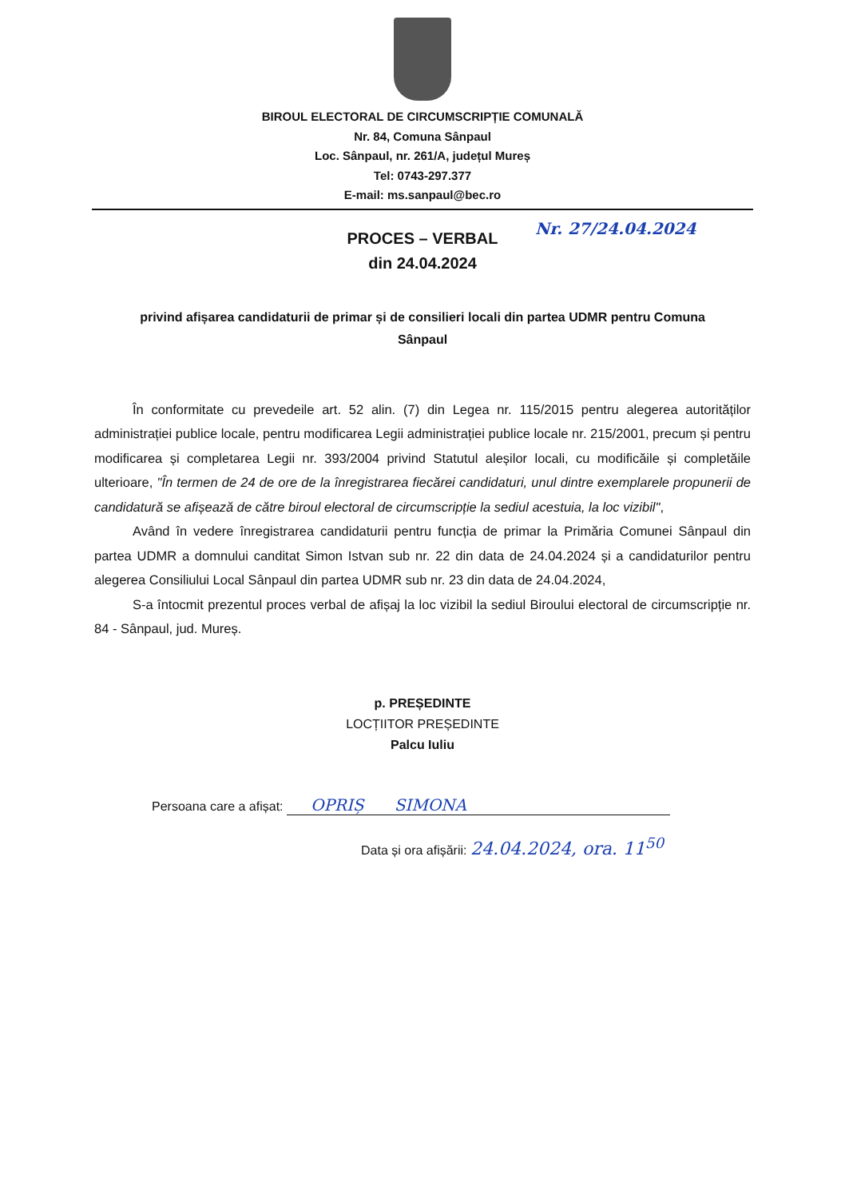BIROUL ELECTORAL DE CIRCUMSCRIPȚIE COMUNALĂ
Nr. 84, Comuna Sânpaul
Loc. Sânpaul, nr. 261/A, județul Mureș
Tel: 0743-297.377
E-mail: ms.sanpaul@bec.ro
Nr. 27/24.04.2024
PROCES – VERBAL
din 24.04.2024
privind afișarea candidaturii de primar și de consilieri locali din partea UDMR pentru Comuna Sânpaul
În conformitate cu prevedeile art. 52 alin. (7) din Legea nr. 115/2015 pentru alegerea autorităților administrației publice locale, pentru modificarea Legii administrației publice locale nr. 215/2001, precum și pentru modificarea și completarea Legii nr. 393/2004 privind Statutul aleșilor locali, cu modificăile și completăile ulterioare, "În termen de 24 de ore de la înregistrarea fiecărei candidaturi, unul dintre exemplarele propunerii de candidatură se afișează de către biroul electoral de circumscripție la sediul acestuia, la loc vizibil",
Având în vedere înregistrarea candidaturii pentru funcția de primar la Primăria Comunei Sânpaul din partea UDMR a domnului canditat Simon Istvan sub nr. 22 din data de 24.04.2024 și a candidaturilor pentru alegerea Consiliului Local Sânpaul din partea UDMR sub nr. 23 din data de 24.04.2024,
S-a întocmit prezentul proces verbal de afișaj la loc vizibil la sediul Biroului electoral de circumscripție nr. 84 - Sânpaul, jud. Mureș.
p. PREȘEDINTE
LOCȚIITOR PREȘEDINTE
Palcu Iuliu
Persoana care a afișat: OPRIȘ SIMONA
Data și ora afișării: 24.04.2024, ora. 11<sup>50</sup>